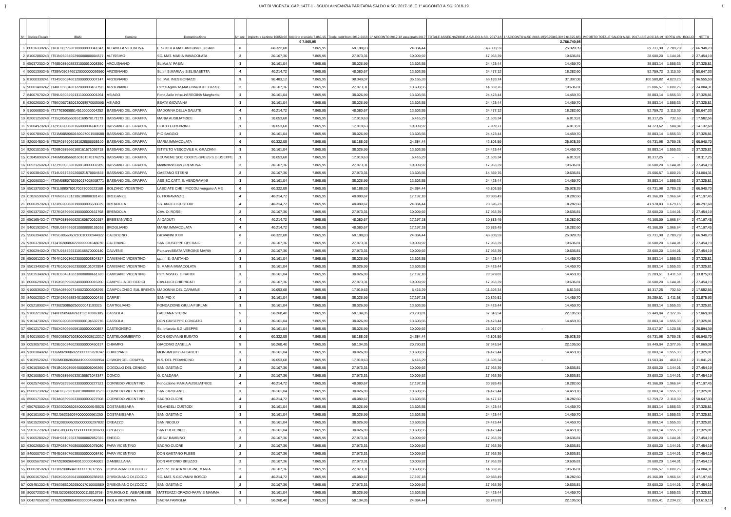] UAT DI VICENZA CAP. 1477-1 - SCUOLA INFANZIA PARITARIA SALDO A.SC. 2017-18 E 1° ACCONTO A.SC. 2018-19 1
| N° | Codice Fiscale | IBAN | Comune | Denominazione | N° sez. | Importo x sezione 10053,68 | Importo x scuola 7.865,95 | Totale contributo 2017-2018 | 1° ACCONTO 2017-18 assegnato 2017 | TOTALE ASSEGNAZIONE A SALDO A.SC. 2017-18 | 1° ACCONTO A.SC.2018-19(2525345,30+2 61395,68) | IMPORTO TOTALE SALDO A.SC. 2017-18 E ACC.18-19 | IRPEG 4% | BOLLO | NETTO |
| --- | --- | --- | --- | --- | --- | --- | --- | --- | --- | --- | --- | --- | --- | --- | --- |
| | | | | | | | € 7.865,95 | | | | 2.786.740,98 | | | | |
| 1 | 80016330245 | IT83E0839960100000000041347 | ALTAVILLA VICENTINA | F. SCUOLA MAT. ANTONIO FUSARI | 6 | 60.322,08 | 7.865,95 | 68.188,03 | 24.384,44 | 43.803,59 | 25.928,39 | 69.731,98 | 2.789,28 | 2 | 66.940,70 |
| 2 | 81002880243 | IT51N0503460290000000004577 | ALTISSIMO | SC. MAT. MARIA IMMACOLATA | 2 | 20.107,36 | 7.865,95 | 27.973,31 | 10.009,92 | 17.963,39 | 10.636,81 | 28.600,20 | 1.144,01 | 2 | 27.454,19 |
| 3 | 95037230240 | IT48E0859088331000010008350 | ARCUGNANO | Sc.Mat.V. PASINI | 3 | 30.161,04 | 7.865,95 | 38.026,99 | 13.603,55 | 24.423,44 | 14.459,70 | 38.883,14 | 1.555,33 | 2 | 37.325,81 |
| 4 | 90001390245 | IT38W0503460120000000036560 | ARZIGNANO | Sc.Inf.S.MARIA e S.ELISABETTA | 4 | 40.214,72 | 7.865,95 | 48.080,67 | 13.603,55 | 34.477,12 | 18.282,60 | 52.759,72 | 2.110,39 | 2 | 50.647,33 |
| 5 | 81000330241 | IT34S0503460120000000007147 | ARZIGNANO | Sc. Mat. INES BONAZZI | 9 | 90.483,12 | 7.865,95 | 98.349,07 | 35.165,33 | 63.183,74 | 37.397,08 | 100.580,82 | 4.023,23 | 2 | 96.555,59 |
| 6 | 90001400242 | IT48E0503460122000000451793 | ARZIGNANO | Parr.s.Agata sc.Mat.O.MARCHELUZZO | 2 | 20.107,36 | 7.865,95 | 27.973,31 | 13.603,55 | 14.369,76 | 10.636,81 | 25.006,57 | 1.000,26 | 2 | 24.004,31 |
| 7 | 84007070240 | IT89U0306960131100000001264 | ASIAGO | Fond.Asilo inf.sc.inf.REGINA Margherita | 3 | 30.161,04 | 7.865,95 | 38.026,99 | 13.603,55 | 24.423,44 | 14.459,70 | 38.883,14 | 1.555,33 | 2 | 37.325,81 |
| 8 | 93002600240 | IT86Q0572860130058570005095 | ASIAGO | BEATA GIOVANNA | 3 | 30.161,04 | 7.865,95 | 38.026,99 | 13.603,55 | 24.423,44 | 14.459,70 | 38.883,14 | 1.555,33 | 2 | 37.325,81 |
| 9 | 91006080245 | IT17T0306985145100000004252 | BASSANO DEL GRAPPA | MADONNA DELLA SALUTE | 4 | 40.214,72 | 7.865,95 | 48.080,67 | 13.603,55 | 34.477,12 | 18.282,60 | 52.759,72 | 2.110,39 | 2 | 50.647,33 |
| 10 | 82001250248 | IT15Q0585660161169570171173 | BASSANO DEL GRAPPA | MARIA AUSILIATRICE | 1 | 10.053,68 | 7.865,95 | 17.919,63 | 6.416,29 | 11.503,34 | 6.813,91 | 18.317,25 | 732,69 | 2 | 17.582,56 |
| 11 | 91004970249 | IT29S0200860166000004748571 | BASSANO DEL GRAPPA | BEATO LORENZINO | 1 | 10.053,68 | 7.865,95 | 17.919,63 | 10.009,92 | 7.909,71 | 6.813,91 | 14.723,62 | 588,94 | 2 | 14.132,68 |
| 12 | 91007890246 | IT21M0859060160027001508688 | BASSANO DEL GRAPPA | PIO BAGGIO | 3 | 30.161,04 | 7.865,95 | 38.026,99 | 13.603,55 | 24.423,44 | 14.459,70 | 38.883,14 | 1.555,33 | 2 | 37.325,81 |
| 13 | 82000450245 | IT52R0859060161028000005100 | BASSANO DEL GRAPPA | MARIA IMMACOLATA | 6 | 60.322,08 | 7.865,95 | 68.188,03 | 24.384,44 | 43.803,59 | 25.928,39 | 69.731,98 | 2.789,28 | 2 | 66.940,70 |
| 14 | 82001010246 | IT26B0585660160161571036718 | BASSANO DEL GRAPPA | ISTITUTO VESCOVILE A. GRAZIANI | 3 | 30.161,04 | 7.865,95 | 38.026,99 | 13.603,55 | 24.423,44 | 14.459,70 | 38.883,14 | 1.555,33 | 2 | 37.325,81 |
| 15 | 02845890249 | IT46M0585660160161570176275 | BASSANO DEL GRAPPA | ECUMENE SOC.COOP.S.ONLUS S.GIUSEPPE | 1 | 10.053,68 | 7.865,95 | 17.919,63 | 6.416,29 | 11.503,34 | 6.813,91 | 18.317,25 | - | - | 18.317,25 |
| 16 | 00521260240 | IT27Y0303260160010000002289 | BASSANO DEL GRAPPA | Montessori Don CREMONA | 2 | 20.107,36 | 7.865,95 | 27.973,31 | 10.009,92 | 17.963,39 | 10.636,81 | 28.600,20 | 1.144,01 | 2 | 27.454,19 |
| 17 | 91003840245 | IT14U0572860260021570004638 | BASSANO DEL GRAPPA | GAETANO STERNI | 2 | 20.107,36 | 7.865,95 | 27.973,31 | 13.603,55 | 14.369,76 | 10.636,81 | 25.006,57 | 1.000,26 | 2 | 24.004,31 |
| 18 | 02009030244 | IT36M0880760260017008008771 | BASSANO DEL GRAPPA | ASS.SC.CATT. E. VENDRAMINI | 3 | 30.161,04 | 7.865,95 | 38.026,99 | 13.603,55 | 24.423,44 | 14.459,70 | 38.883,14 | 1.555,33 | 2 | 37.325,81 |
| 19 | 95013700240 | IT81L0880760170023000023168 | BOLZANO VICENTINO | LASCIATE CHE I PICCOLI vengano A ME | 6 | 60.322,08 | 7.865,95 | 68.188,03 | 24.384,44 | 43.803,59 | 25.928,39 | 69.731,98 | 2.789,28 | 2 | 66.940,70 |
| 20 | 02826590248 | IT76N0622512186100000301456 | BREGANZE | G. FIORAVANZO | 4 | 40.214,72 | 7.865,95 | 48.080,67 | 17.197,18 | 30.883,49 | 18.282,60 | 49.166,09 | 1.966,64 | 2 | 47.197,45 |
| 21 | 80003970243 | IT23B0200860190000005536029 | BRENDOLA | SS. ANGELI CUSTODI | 4 | 40.214,72 | 7.865,95 | 48.080,67 | 24.384,44 | 23.696,23 | 18.282,60 | 41.978,83 | 1.679,15 | 2 | 40.297,68 |
| 22 | 95013730247 | IT27K0839960190000000161768 | BRENDOLA | CAV. O. ROSSI | 2 | 20.107,36 | 7.865,95 | 27.973,31 | 10.009,92 | 17.963,39 | 10.636,81 | 28.600,20 | 1.144,01 | 2 | 27.454,19 |
| 23 | 95016540247 | IT75P0585660920160570010157 | BRESSANVIDO | AI CADUTI | 4 | 40.214,72 | 7.865,95 | 48.080,67 | 17.197,18 | 30.883,49 | 18.282,60 | 49.166,09 | 1.966,64 | 2 | 47.197,45 |
| 24 | 94001920241 | IT08U0839960810000000105058 | BROGLIANO | MARIA IMMACOLATA | 4 | 40.214,72 | 7.865,95 | 48.080,67 | 17.197,18 | 30.883,49 | 18.282,60 | 49.166,09 | 1.966,64 | 2 | 47.197,45 |
| 25 | 95063940241 | IT05G0866960210010000944027 | CALDOGNO | GIOVANNI XXIII | 6 | 60.322,08 | 7.865,95 | 68.188,03 | 24.384,44 | 43.803,59 | 25.928,39 | 69.731,98 | 2.789,28 | 2 | 66.940,70 |
| 26 | 93003780249 | IT34T0200860220000004548070 | CALTRANO | SAN GIUSEPPE OPERAIO | 2 | 20.107,36 | 7.865,95 | 27.973,31 | 10.009,92 | 17.963,39 | 10.636,81 | 28.600,20 | 1.144,01 | 2 | 27.454,19 |
| 27 | 93002940240 | IT07U0585665110168570000140 | CALVENE | Parr.ann.BEATA VERGINE MARIA | 2 | 20.107,36 | 7.865,95 | 27.973,31 | 10.009,92 | 17.963,39 | 10.636,81 | 28.600,20 | 1.144,01 | 2 | 27.454,19 |
| 28 | 95006120240 | IT64K0200860230000003804817 | CAMISANO VICENTINO | sc.inf. S. GAETANO | 3 | 30.161,04 | 7.865,95 | 38.026,99 | 13.603,55 | 24.423,44 | 14.459,70 | 38.883,14 | 1.555,33 | 2 | 37.325,81 |
| 29 | 95013490248 | IT17E0200860230000101072854 | CAMISANO VICENTINO | S. MARIA IMMACOLATA | 3 | 30.161,04 | 7.865,95 | 38.026,99 | 13.603,55 | 24.423,44 | 14.459,70 | 38.883,14 | 1.555,33 | 2 | 37.325,81 |
| 30 | 95015340243 | IT63D0343160230000000661680 | CAMISANO VICENTINO | Parr. Mons.G. GIRARDI | 3 | 30.161,04 | 7.865,95 | 38.026,99 | 17.197,18 | 20.829,81 | 14.459,70 | 35.289,51 | 1.411,58 | 2 | 33.875,93 |
| 31 | 80006290243 | IT16X0839960240000000016260 | CAMPIGLIA DEI BERICI | CAV.LUIGI CHIERICATI | 2 | 20.107,36 | 7.865,95 | 27.973,31 | 10.009,92 | 17.963,39 | 10.636,81 | 28.600,20 | 1.144,01 | 2 | 27.454,19 |
| 32 | 91005360242 | IT25A0859067140023000308295 | CAMPOLONGO SUL BRENTA | MADONNA DEL CARMINE | 1 | 10.053,68 | 7.865,95 | 17.919,63 | 6.416,29 | 11.503,34 | 6.813,91 | 18.317,25 | 732,69 | 2 | 17.582,56 |
| 33 | 84000230247 | IT22K0306988340100000000419 | CARRE' | SAN PIO X | 3 | 30.161,04 | 7.865,95 | 38.026,99 | 17.197,18 | 20.829,81 | 14.459,70 | 35.289,51 | 1.411,58 | 2 | 33.875,93 |
| 34 | 00521890244 | IT73I0200860250000041193325 | CARTIGLIANO | FONDAZIONE GIULIA FURLAN | 3 | 30.161,04 | 7.865,95 | 38.026,99 | 13.603,55 | 24.423,44 | 14.459,70 | 38.883,14 | 1.555,33 | 2 | 37.325,81 |
| 35 | 91007210247 | IT40F0585660261159570006385 | CASSOLA | GAETANA STERNI | 5 | 50.268,40 | 7.865,95 | 58.134,35 | 20.790,81 | 37.343,54 | 22.105,50 | 59.449,04 | 2.377,96 | 2 | 57.069,08 |
| 36 | 91014730245 | IT06S0200860900000104632276 | CASSOLA | DON GIUSEPPE CONCATO | 3 | 30.161,04 | 7.865,95 | 38.026,99 | 13.603,55 | 24.423,44 | 14.459,70 | 38.883,14 | 1.555,33 | 2 | 37.325,81 |
| 37 | 95012170247 | IT50X0306960591000000000857 | CASTEGNERO | Sc. Infanzia S.GIUSEPPE | 3 | 30.161,04 | 7.865,95 | 38.026,99 | 10.009,92 | 28.017,07 | - | 28.017,07 | 1.120,68 | 2 | 26.894,39 |
| 38 | 94001900243 | IT68Q0880760280009008012217 | CASTELGOMBERTO | DON GIOVANNI BUSATO | 6 | 60.322,08 | 7.865,95 | 68.188,03 | 24.384,44 | 43.803,59 | 25.928,39 | 69.731,98 | 2.789,28 | 2 | 66.940,70 |
| 39 | 00530570241 | IT29E0503460290000000450137 | CHIAMPO | GIACOMO ZANELLA | 5 | 50.268,40 | 7.865,95 | 58.134,35 | 20.790,81 | 37.343,54 | 22.105,50 | 59.449,04 | 2.377,96 | 2 | 57.069,08 |
| 40 | 93003840241 | IT36M0200860220000005028747 | CHIUPPANO | MONUMENTO AI CADUTI | 3 | 30.161,04 | 7.865,95 | 38.026,99 | 13.603,55 | 24.423,44 | 14.459,70 | 38.883,14 | 1.555,33 | 2 | 37.325,81 |
| 41 | 91039520241 | IT66M0306960844100000000954 | CISMON DEL GRAPPA | N.S. DEL PEDANCINO | 1 | 10.053,68 | 7.865,95 | 17.919,63 | 6.416,29 | 11.503,34 | - | 11.503,34 | 460,13 | 2 | 11.041,21 |
| 42 | 93010390248 | IT91B0200860640000005096369 | COGOLLO DEL CENGIO | SAN GAETANO | 2 | 20.107,36 | 7.865,95 | 27.973,31 | 10.009,92 | 17.963,39 | 10.636,81 | 28.600,20 | 1.144,01 | 2 | 27.454,19 |
| 43 | 82010050241 | IT70E0585660320156571043347 | CONCO | G. CALDANA | 2 | 20.107,36 | 7.865,95 | 27.973,31 | 10.009,92 | 17.963,39 | 10.636,81 | 28.600,20 | 1.144,01 | 2 | 27.454,19 |
| 44 | 00625740246 | IT55V0839960330000000227321 | CORNEDO VICENTINO | Fondazione MARIA AUSILIATRICE | 4 | 40.214,72 | 7.865,95 | 48.080,67 | 17.197,18 | 30.883,49 | 18.282,60 | 49.166,09 | 1.966,64 | 2 | 47.197,45 |
| 45 | 85001730242 | IT24H0335901600100000010520 | CORNEDO VICENTINO | SAN GIROLAMO | 3 | 30.161,04 | 7.865,95 | 38.026,99 | 13.603,55 | 24.423,44 | 14.459,70 | 38.883,14 | 1.555,33 | 2 | 37.325,81 |
| 46 | 85001710244 | IT63A0839960330000000227508 | CORNEDO VICENTINO | SACRO CUORE | 4 | 40.214,72 | 7.865,95 | 48.080,67 | 13.603,55 | 34.477,12 | 18.282,60 | 52.759,72 | 2.110,39 | 2 | 50.647,33 |
| 47 | 95070300249 | IT33G0200860340000006045525 | COSTABISSARA | SS.ANGELI CUSTODI | 3 | 30.161,04 | 7.865,95 | 38.026,99 | 13.603,55 | 24.423,44 | 14.459,70 | 38.883,14 | 1.555,33 | 2 | 37.325,81 |
| 48 | 80010190249 | IT82J0622560340000000661260 | COSTABISSARA | SAN GAETANO | 3 | 30.161,04 | 7.865,95 | 38.026,99 | 13.603,55 | 24.423,44 | 14.459,70 | 38.883,14 | 1.555,33 | 2 | 37.325,81 |
| 49 | 95015290240 | IT23Q0839960350000000297832 | CREAZZO | SAN NICOLO' | 3 | 30.161,04 | 7.865,95 | 38.026,99 | 13.603,55 | 24.423,44 | 14.459,70 | 38.883,14 | 1.555,33 | 2 | 37.325,81 |
| 50 | 95016770240 | IT45G0839960350000000300693 | CREAZZO | SANT'ULDERICO | 3 | 30.161,04 | 7.865,95 | 38.026,99 | 13.603,55 | 24.423,44 | 14.459,70 | 38.883,14 | 1.555,33 | 2 | 37.325,81 |
| 51 | 91005280242 | IT94H0810260370000002052386 | ENEGO | GESU' BAMBINO | 2 | 20.107,36 | 7.865,95 | 27.973,31 | 10.009,92 | 17.963,39 | 10.636,81 | 28.600,20 | 1.144,01 | 2 | 27.454,19 |
| 52 | 93002650245 | IT32P0880760860000001075080 | FARA VICENTINO | SACRO CUORE | 2 | 20.107,36 | 7.865,95 | 27.973,31 | 10.009,92 | 17.963,39 | 10.636,81 | 28.600,20 | 1.144,01 | 2 | 27.454,19 |
| 53 | 84000070247 | IT84E0880760380000000008430 | FARA VICENTINO | DON GAETANO PLEBS | 2 | 20.107,36 | 7.865,95 | 27.973,31 | 10.009,92 | 17.963,39 | 10.636,81 | 28.600,20 | 1.144,01 | 2 | 27.454,19 |
| 54 | 80005670247 | IT47Z0306960409100000046001 | GAMBELLARA | DON ANTONIO BRUZZO | 2 | 20.107,36 | 7.865,95 | 27.973,31 | 10.009,92 | 17.963,39 | 10.636,81 | 28.600,20 | 1.144,01 | 2 | 27.454,19 |
| 55 | 80002850248 | IT33I0200860410000001612955 | GRISIGNANO DI ZOCCO | Annunc. BEATA VERGINE MARIA | 2 | 20.107,36 | 7.865,95 | 27.973,31 | 13.603,55 | 14.369,76 | 10.636,81 | 25.006,57 | 1.000,26 | 2 | 24.004,31 |
| 56 | 80001670241 | IT46X0200860410000003788153 | GRISIGNANO DI ZOCCO | SC. MAT. S.GIOVANNI BOSCO | 4 | 40.214,72 | 7.865,95 | 48.080,67 | 17.197,18 | 30.883,49 | 18.282,60 | 49.166,09 | 1.966,64 | 2 | 47.197,45 |
| 57 | 00545120248 | IT39G0861062650017010000589 | GRISIGNANO DI ZOCCO | SAN GAETANO | 2 | 20.107,36 | 7.865,95 | 27.973,31 | 10.009,92 | 17.963,39 | 10.636,81 | 28.600,20 | 1.144,01 | 2 | 27.454,19 |
| 58 | 80007230248 | IT98J0200860230000110013798 | GRUMOLO D. ABBADESSE | MATTEAZZI ORAZIO-PAPA' E MAMMA | 3 | 30.161,04 | 7.865,95 | 38.026,99 | 13.603,55 | 24.423,44 | 14.459,70 | 38.883,14 | 1.555,33 | 2 | 37.325,81 |
| 59 | 00427050232 | IT70Z0200860430000004546084 | ISOLA VICENTINA | SACRA FAMIGLIA | 5 | 50.268,40 | 7.865,95 | 58.134,35 | 24.384,44 | 33.749,91 | 22.105,50 | 55.855,41 | 2.234,22 | 2 | 53.619,19 |
4